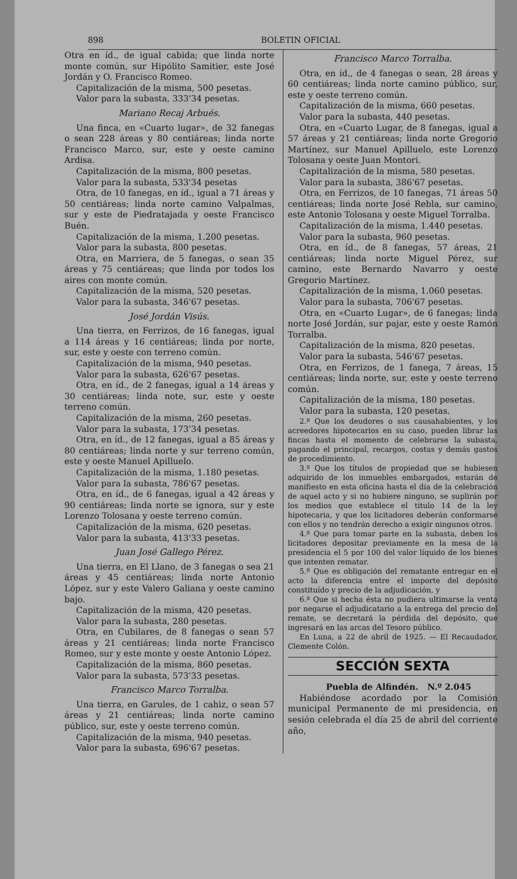898 BOLETIN OFICIAL
Otra en íd., de igual cabida; que linda norte monte común, sur Hipólito Samitier, este José Jordán y O. Francisco Romeo.
Capitalización de la misma, 500 pesetas.
Valor para la subasta, 333'34 pesetas.
Mariano Recaj Arbués.
Una finca, en «Cuarto lugar», de 32 fanegas o sean 228 áreas y 80 centiáreas; linda norte Francisco Marco, sur, este y oeste camino Ardisa.
Capitalización de la misma, 800 pesetas.
Valor para la subasta, 533'34 pesetas
Otra, de 10 fanegas, en íd., igual a 71 áreas y 50 centiáreas; linda norte camino Valpalmas, sur y este de Piedratajada y oeste Francisco Buén.
Capitalización de la misma, 1.200 pesetas.
Valor para la subasta, 800 pesetas.
Otra, en Marriera, de 5 fanegas, o sean 35 áreas y 75 centiáreas; que linda por todos los aires con monte común.
Capitalización de la misma, 520 pesetas.
Valor para la subasta, 346'67 pesetas.
José Jordán Visús.
Una tierra, en Ferrizos, de 16 fanegas, igual a 114 áreas y 16 centiáreas; linda por norte, sur, este y oeste con terreno común.
Capitalización de la misma, 940 pesetas.
Valor para la subasta, 626'67 pesetas.
Otra, en íd., de 2 fanegas, igual a 14 áreas y 30 centiáreas; linda note, sur, este y oeste terreno común.
Capitalización de la misma, 260 pesetas.
Valor para la subasta, 173'34 pesetas.
Otra, en íd., de 12 fanegas, igual a 85 áreas y 80 centiáreas; linda norte y sur terreno común, este y oeste Manuel Apilluelo.
Capitalización de la misma, 1.180 pesetas.
Valor para la subasta, 786'67 pesetas.
Otra, en íd., de 6 fanegas, igual a 42 áreas y 90 centiáreas; linda norte se ignora, sur y este Lorenzo Tolosana y oeste terreno común.
Capitalización de la misma, 620 pesetas.
Valor para la subasta, 413'33 pesetas.
Juan José Gallego Pérez.
Una tierra, en El Llano, de 3 fanegas o sea 21 áreas y 45 centiáreas; linda norte Antonio López, sur y este Valero Galiana y oeste camino bajo.
Capitalización de la misma, 420 pesetas.
Valor para la subasta, 280 pesetas.
Otra, en Cubilares, de 8 fanegas o sean 57 áreas y 21 centiáreas; linda norte Francisco Romeo, sur y este monte y oeste Antonio López.
Capitalización de la misma, 860 pesetas.
Valor para la subasta, 573'33 pesetas.
Francisco Marco Torralba.
Una tierra, en Garules, de 1 cahiz, o sean 57 áreas y 21 centiáreas; linda norte camino público, sur, este y oeste terreno común.
Capitalización de la misma, 940 pesetas.
Valor para la subasta, 696'67 pesetas.
Francisco Marco Torralba.
Otra, en íd., de 4 fanegas o sean, 28 áreas y 60 centiáreas; linda norte camino público, sur, este y oeste terreno común.
Capitalización de la misma, 660 pesetas.
Valor para la subasta, 440 pesetas.
Otra, en «Cuarto Lugar, de 8 fanegas, igual a 57 áreas y 21 centiáreas; linda norte Gregorio Martínez, sur Manuel Apilluelo, este Lorenzo Tolosana y oeste Juan Montori.
Capitalización de la misma, 580 pesetas.
Valor para la subasta, 386'67 pesetas.
Otra, en Ferrizos, de 10 fanegas, 71 áreas 50 centiáreas; linda norte José Rebla, sur camino, este Antonio Tolosana y oeste Miguel Torralba.
Capitalización de la misma, 1.440 pesetas.
Valor para la subasta, 960 pesetas.
Otra, en íd., de 8 fanegas, 57 áreas, 21 centiáreas; linda norte Miguel Pérez, sur camino, este Bernardo Navarro y oeste Gregorio Martínez.
Capitalización de la misma, 1.060 pesetas.
Valor para la subasta, 706'67 pesetas.
Otra, en «Cuarto Lugar», de 6 fanegas; linda norte José Jordán, sur pajar, este y oeste Ramón Torralba.
Capitalización de la misma, 820 pesetas.
Valor para la subasta, 546'67 pesetas.
Otra, en Ferrizos, de 1 fanega, 7 áreas, 15 centiáreas; linda norte, sur, este y oeste terreno común.
Capitalización de la misma, 180 pesetas.
Valor para la subasta, 120 pesetas.
2.º Que los deudores o sus causahabientes, y los acreedores hipotecarios en su caso, pueden librar las fincas hasta el momento de celebrarse la subasta, pagando el principal, recargos, costas y demás gastos de procedimiento.
3.º Que los títulos de propiedad que se hubiesen adquirido de los inmuebles embargados, estarán de manifiesto en esta oficina hasta el día de la celebración de aquel acto y si no hubiere ninguno, se suplirán por los medios que establece el título 14 de la ley hipotecaria, y que los licitadores deberán conformarse con ellos y no tendrán derecho a exigir ningunos otros.
4.º Que para tomar parte en la subasta, deben los licitadores depositar previamente en la mesa de la presidencia el 5 por 100 del valor líquido de los bienes que intenten rematar.
5.º Que es obligación del rematante entregar en el acto la diferencia entre el importe del depósito constituído y precio de la adjudicación, y
6.º Que si hecha ésta no pudiera ultimarse la venta por negarse el adjudicatario a la entrega del precio del remate, se decretará la pérdida del depósito, que ingresará en las arcas del Tesoro público.
En Luna, a 22 de abril de 1925. — El Recaudador, Clemente Colón.
SECCIÓN SEXTA
Puebla de Alfindén. N.º 2.045
Habiéndose acordado por la Comisión municipal Permanente de mi presidencia, en sesión celebrada el día 25 de abril del corriente año,